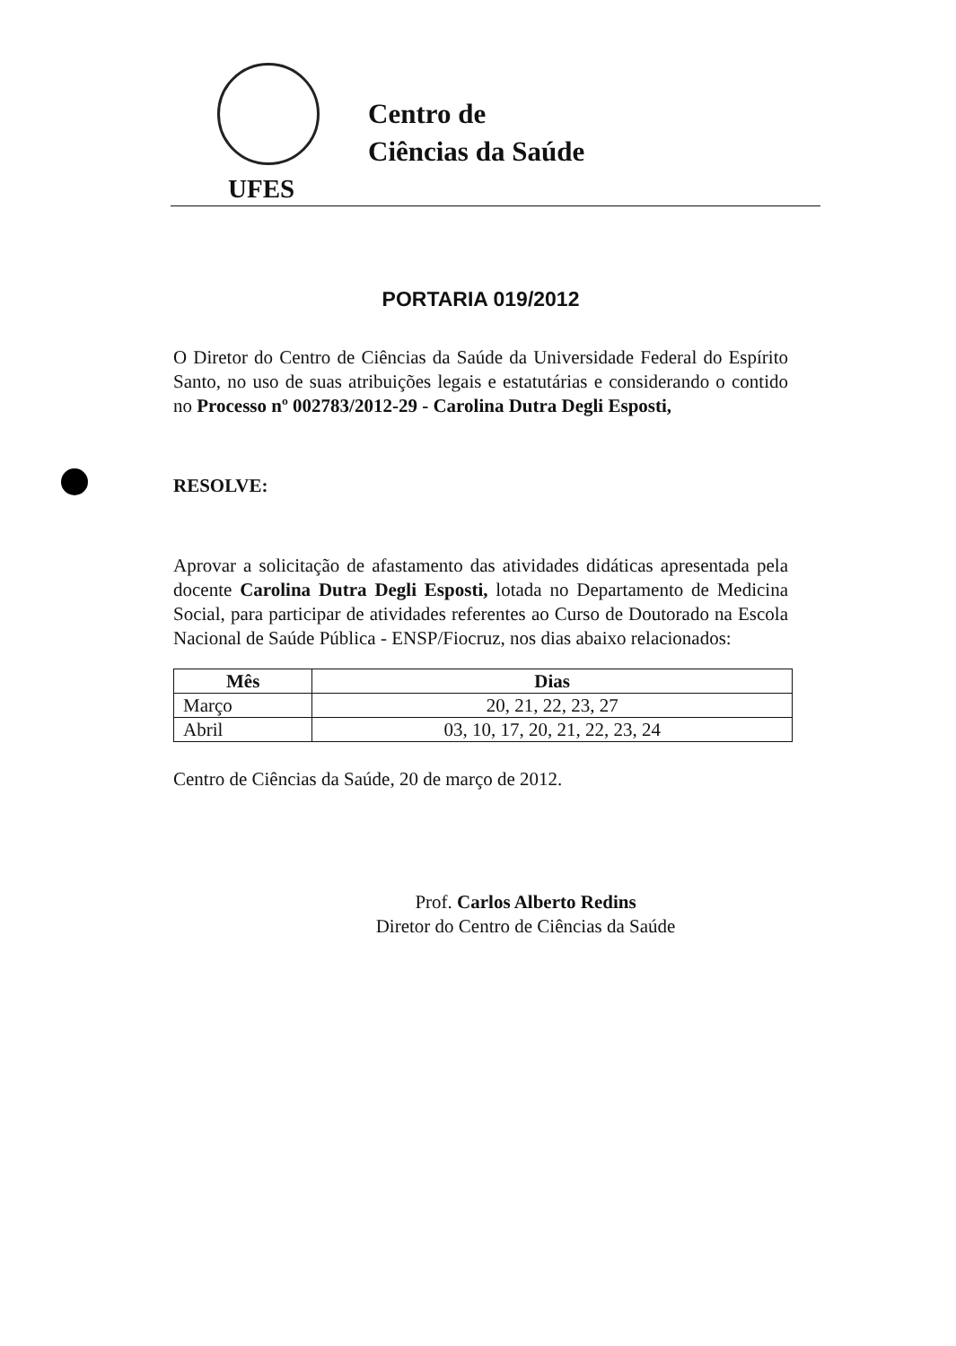Centro de
Ciências da Saúde
UFES
PORTARIA 019/2012
O Diretor do Centro de Ciências da Saúde da Universidade Federal do Espírito Santo, no uso de suas atribuições legais e estatutárias e considerando o contido no Processo nº 002783/2012-29 - Carolina Dutra Degli Esposti,
RESOLVE:
Aprovar a solicitação de afastamento das atividades didáticas apresentada pela docente Carolina Dutra Degli Esposti, lotada no Departamento de Medicina Social, para participar de atividades referentes ao Curso de Doutorado na Escola Nacional de Saúde Pública - ENSP/Fiocruz, nos dias abaixo relacionados:
| Mês | Dias |
| --- | --- |
| Março | 20, 21, 22, 23, 27 |
| Abril | 03, 10, 17, 20, 21, 22, 23, 24 |
Centro de Ciências da Saúde, 20 de março de 2012.
Prof. Carlos Alberto Redins
Diretor do Centro de Ciências da Saúde